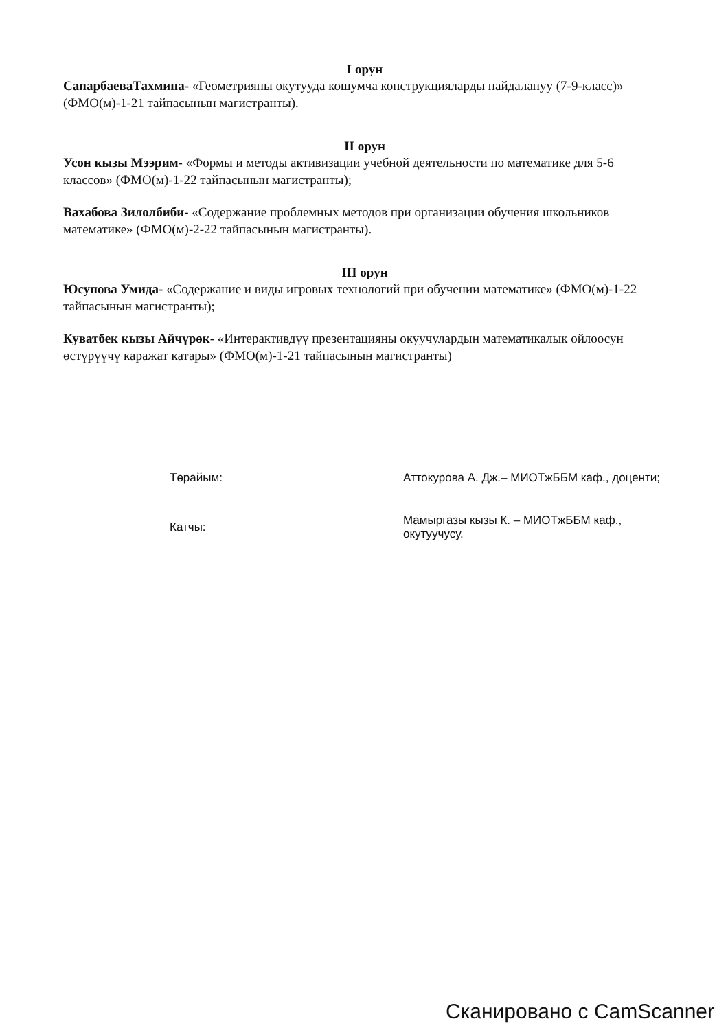I орун
СапарбаеваТахмина- «Геометрияны окутууда кошумча конструкцияларды пайдалануу (7-9-класс)» (ФМО(м)-1-21 тайпасынын магистранты).
II орун
Усон кызы Мээрим- «Формы и методы активизации учебной деятельности по математике для 5-6 классов» (ФМО(м)-1-22 тайпасынын магистранты);
Вахабова Зилолбиби- «Содержание проблемных методов при организации обучения школьников математике» (ФМО(м)-2-22 тайпасынын магистранты).
III орун
Юсупова Умида- «Содержание и виды игровых технологий при обучении математике» (ФМО(м)-1-22 тайпасынын магистранты);
Куватбек кызы Айчүрөк- «Интерактивдүү презентацияны окуучулардын математикалык ойлоосун өстүрүүчү каражат катары» (ФМО(м)-1-21 тайпасынын магистранты)
| Төрайым: | Аттокурова А. Дж.– МИОТжББМ каф., доценти; |
| Катчы: | Мамыргазы кызы К. – МИОТжББМ каф., окутуучусу. |
Сканировано с CamScanner